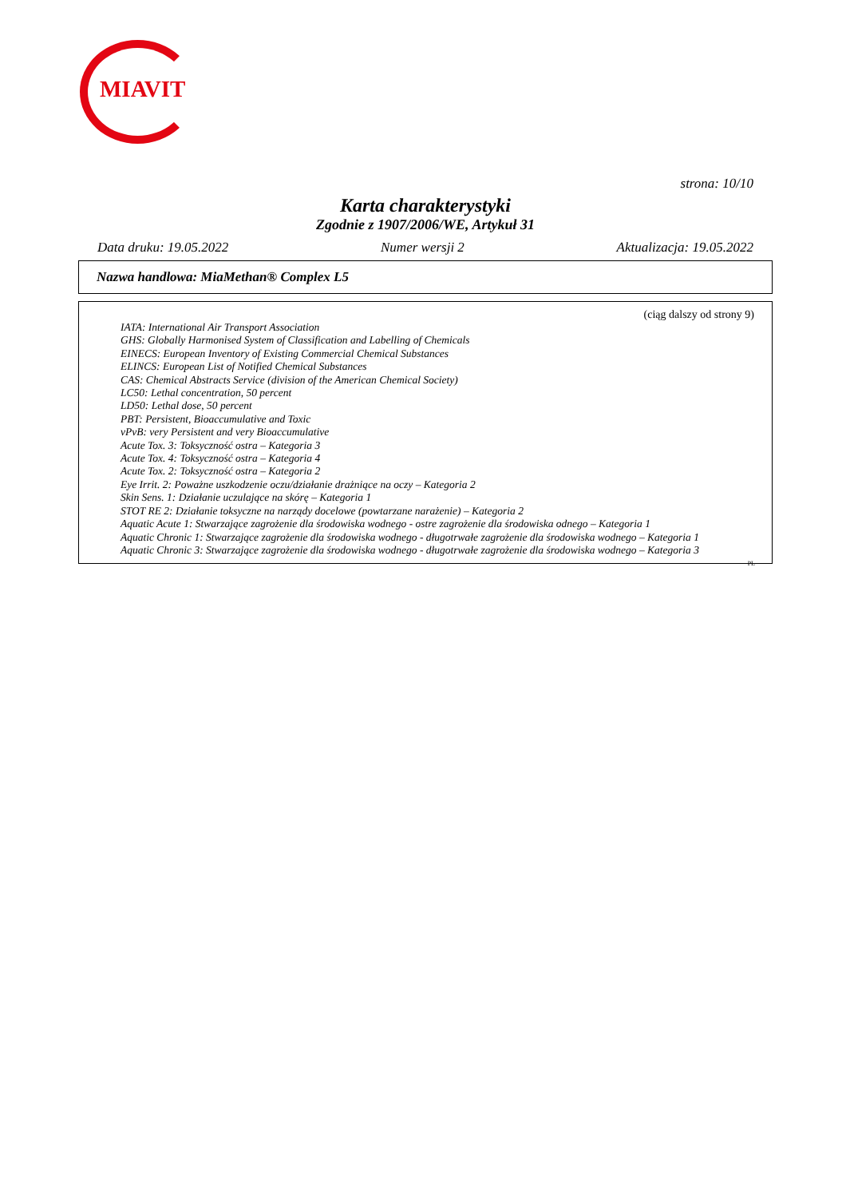MIAVIT
strona: 10/10
Karta charakterystyki
Zgodnie z 1907/2006/WE, Artykuł 31
Data druku: 19.05.2022 Numer wersji 2 Aktualizacja: 19.05.2022
Nazwa handlowa: MiaMethan® Complex L5
(ciąg dalszy od strony 9)
IATA: International Air Transport Association
GHS: Globally Harmonised System of Classification and Labelling of Chemicals
EINECS: European Inventory of Existing Commercial Chemical Substances
ELINCS: European List of Notified Chemical Substances
CAS: Chemical Abstracts Service (division of the American Chemical Society)
LC50: Lethal concentration, 50 percent
LD50: Lethal dose, 50 percent
PBT: Persistent, Bioaccumulative and Toxic
vPvB: very Persistent and very Bioaccumulative
Acute Tox. 3: Toksyczność ostra – Kategoria 3
Acute Tox. 4: Toksyczność ostra – Kategoria 4
Acute Tox. 2: Toksyczność ostra – Kategoria 2
Eye Irrit. 2: Poważne uszkodzenie oczu/działanie drażniące na oczy – Kategoria 2
Skin Sens. 1: Działanie uczulające na skórę – Kategoria 1
STOT RE 2: Działanie toksyczne na narządy docelowe (powtarzane narażenie) – Kategoria 2
Aquatic Acute 1: Stwarzające zagrożenie dla środowiska wodnego - ostre zagrożenie dla środowiska odnego – Kategoria 1
Aquatic Chronic 1: Stwarzające zagrożenie dla środowiska wodnego - długotrwałe zagrożenie dla środowiska wodnego – Kategoria 1
Aquatic Chronic 3: Stwarzające zagrożenie dla środowiska wodnego - długotrwałe zagrożenie dla środowiska wodnego – Kategoria 3
PL